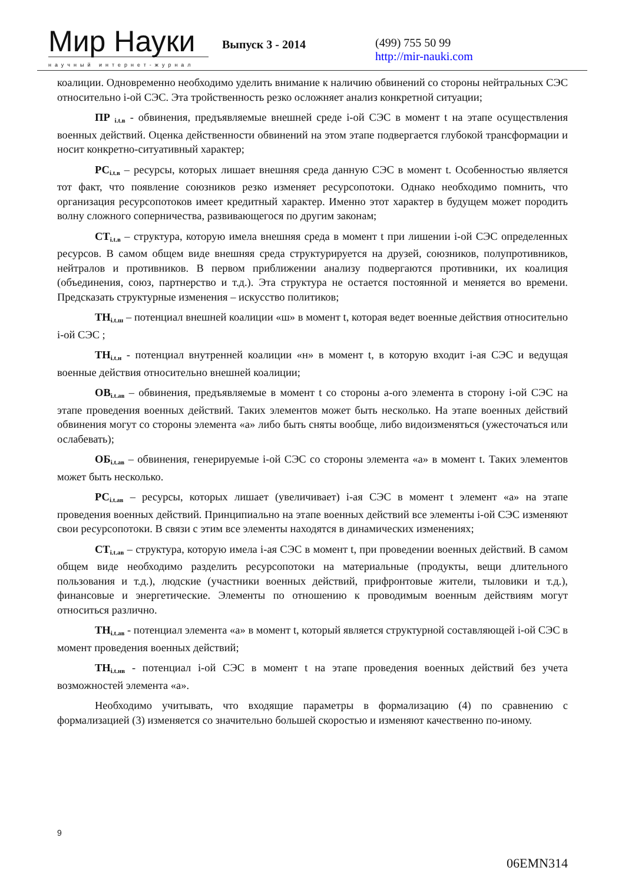Мир Науки
научный интернет-журнал
Выпуск 3 - 2014
(499) 755 50 99
http://mir-nauki.com
коалиции. Одновременно необходимо уделить внимание к наличию обвинений со стороны нейтральных СЭС относительно i-ой СЭС. Эта тройственность резко осложняет анализ конкретной ситуации;
ПР <sub>i.t.в</sub> - обвинения, предъявляемые внешней среде i-ой СЭС в момент t на этапе осуществления военных действий. Оценка действенности обвинений на этом этапе подвергается глубокой трансформации и носит конкретно-ситуативный характер;
РС<sub>i.t.в</sub> – ресурсы, которых лишает внешняя среда данную СЭС в момент t. Особенностью является тот факт, что появление союзников резко изменяет ресурсопотоки. Однако необходимо помнить, что организация ресурсопотоков имеет кредитный характер. Именно этот характер в будущем может породить волну сложного соперничества, развивающегося по другим законам;
СТ<sub>i.t.в</sub> – структура, которую имела внешняя среда в момент t при лишении i-ой СЭС определенных ресурсов. В самом общем виде внешняя среда структурируется на друзей, союзников, полупротивников, нейтралов и противников. В первом приближении анализу подвергаются противники, их коалиция (объединения, союз, партнерство и т.д.). Эта структура не остается постоянной и меняется во времени. Предсказать структурные изменения – искусство политиков;
ТН<sub>i.t.ш</sub> – потенциал внешней коалиции «ш» в момент t, которая ведет военные действия относительно i-ой СЭС ;
ТН<sub>i.t.н</sub> - потенциал внутренней коалиции «н» в момент t, в которую входит i-ая СЭС и ведущая военные действия относительно внешней коалиции;
ОВ<sub>i.t.ав</sub> – обвинения, предъявляемые в момент t со стороны а-ого элемента в сторону i-ой СЭС на этапе проведения военных действий. Таких элементов может быть несколько. На этапе военных действий обвинения могут со стороны элемента «а» либо быть сняты вообще, либо видоизменяться (ужесточаться или ослабевать);
ОБ<sub>i.t.ав</sub> – обвинения, генерируемые i-ой СЭС со стороны элемента «а» в момент t. Таких элементов может быть несколько.
РС<sub>i.t.ав</sub> – ресурсы, которых лишает (увеличивает) i-ая СЭС в момент t элемент «а» на этапе проведения военных действий. Принципиально на этапе военных действий все элементы i-ой СЭС изменяют свои ресурсопотоки. В связи с этим все элементы находятся в динамических изменениях;
СТ<sub>i.t.ав</sub> – структура, которую имела i-ая СЭС в момент t, при проведении военных действий. В самом общем виде необходимо разделить ресурсопотоки на материальные (продукты, вещи длительного пользования и т.д.), людские (участники военных действий, прифронтовые жители, тыловики и т.д.), финансовые и энергетические. Элементы по отношению к проводимым военным действиям могут относиться различно.
ТН<sub>i.t.ав</sub> - потенциал элемента «а» в момент t, который является структурной составляющей i-ой СЭС в момент проведения военных действий;
ТН<sub>i.t.нв</sub> - потенциал i-ой СЭС в момент t на этапе проведения военных действий без учета возможностей элемента «а».
Необходимо учитывать, что входящие параметры в формализацию (4) по сравнению с формализацией (3) изменяется со значительно большей скоростью и изменяют качественно по-иному.
9
06EMN314